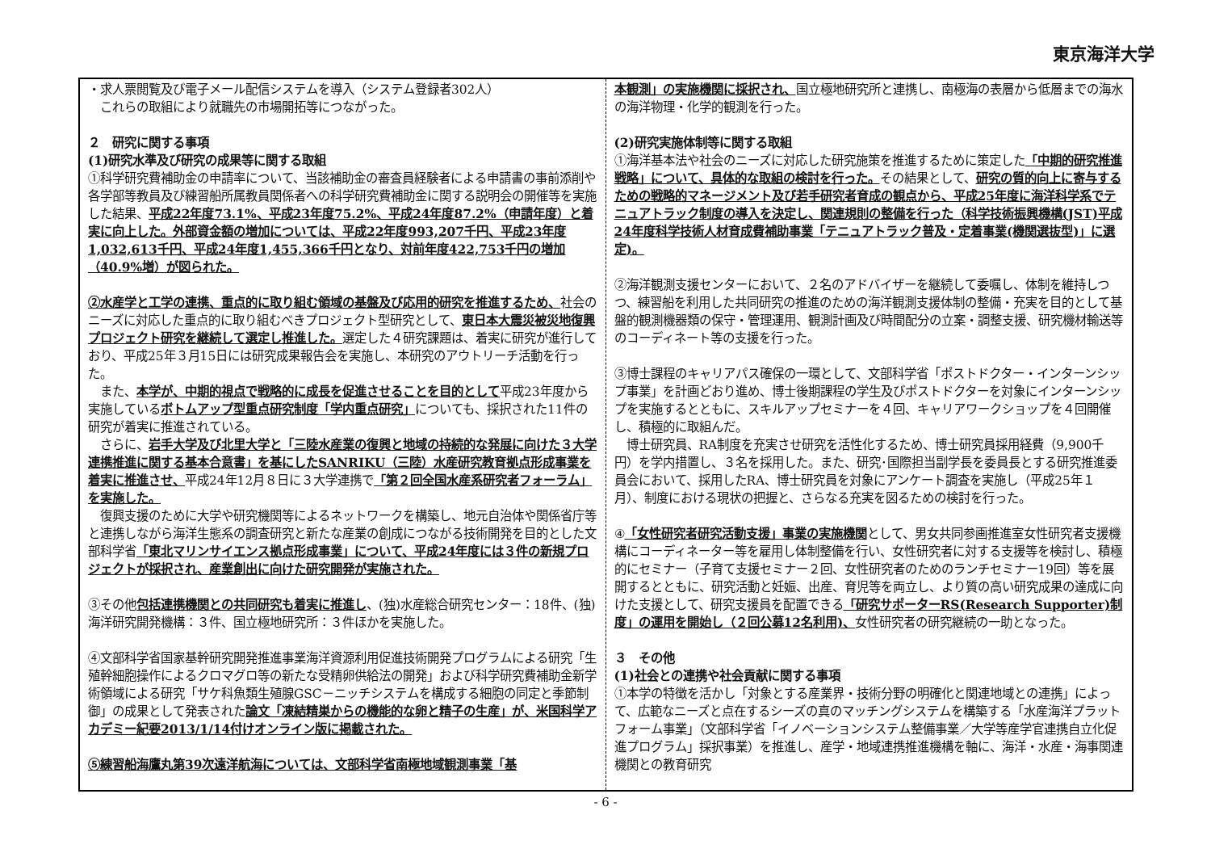東京海洋大学
・求人票閲覧及び電子メール配信システムを導入（システム登録者302人）
　これらの取組により就職先の市場開拓等につながった。
２　研究に関する事項
(1)研究水準及び研究の成果等に関する取組
①科学研究費補助金の申請率について、当該補助金の審査員経験者による申請書の事前添削や各学部等教員及び練習船所属教員関係者への科学研究費補助金に関する説明会の開催等を実施した結果、平成22年度73.1%、平成23年度75.2%、平成24年度87.2%（申請年度）と着実に向上した。外部資金額の増加については、平成22年度993,207千円、平成23年度1,032,613千円、平成24年度1,455,366千円となり、対前年度422,753千円の増加（40.9%増）が図られた。
②水産学と工学の連携、重点的に取り組む領域の基盤及び応用的研究を推進するため、社会のニーズに対応した重点的に取り組むべきプロジェクト型研究として、東日本大震災被災地復興プロジェクト研究を継続して選定し推進した。選定した４研究課題は、着実に研究が進行しており、平成25年３月15日には研究成果報告会を実施し、本研究のアウトリーチ活動を行った。
　また、本学が、中期的視点で戦略的に成長を促進させることを目的として平成23年度から実施しているボトムアップ型重点研究制度「学内重点研究」についても、採択された11件の研究が着実に推進されている。
　さらに、岩手大学及び北里大学と「三陸水産業の復興と地域の持続的な発展に向けた３大学連携推進に関する基本合意書」を基にしたSANRIKU（三陸）水産研究教育拠点形成事業を着実に推進させ、平成24年12月８日に３大学連携で「第２回全国水産系研究者フォーラム」を実施した。
　復興支援のために大学や研究機関等によるネットワークを構築し、地元自治体や関係省庁等と連携しながら海洋生態系の調査研究と新たな産業の創成につながる技術開発を目的とした文部科学省「東北マリンサイエンス拠点形成事業」について、平成24年度には３件の新規プロジェクトが採択され、産業創出に向けた研究開発が実施された。
③その他包括連携機関との共同研究も着実に推進し、(独)水産総合研究センター：18件、(独)海洋研究開発機構：３件、国立極地研究所：３件ほかを実施した。
④文部科学省国家基幹研究開発推進事業海洋資源利用促進技術開発プログラムによる研究「生殖幹細胞操作によるクロマグロ等の新たな受精卵供給法の開発」および科学研究費補助金新学術領域による研究「サケ科魚類生殖腺GSC－ニッチシステムを構成する細胞の同定と季節制御」の成果として発表された論文「凍結精巣からの機能的な卵と精子の生産」が、米国科学アカデミー紀要2013/1/14付けオンライン版に掲載された。
⑤練習船海鷹丸第39次遠洋航海については、文部科学省南極地域観測事業「基
本観測」の実施機関に採択され、国立極地研究所と連携し、南極海の表層から低層までの海水の海洋物理・化学的観測を行った。
(2)研究実施体制等に関する取組
①海洋基本法や社会のニーズに対応した研究施策を推進するために策定した「中期的研究推進戦略」について、具体的な取組の検討を行った。その結果として、研究の質的向上に寄与するための戦略的マネージメント及び若手研究者育成の観点から、平成25年度に海洋科学系でテニュアトラック制度の導入を決定し、関連規則の整備を行った（科学技術振興機構(JST)平成24年度科学技術人材育成費補助事業「テニュアトラック普及・定着事業(機関選抜型)」に選定)。
②海洋観測支援センターにおいて、２名のアドバイザーを継続して委嘱し、体制を維持しつつ、練習船を利用した共同研究の推進のための海洋観測支援体制の整備・充実を目的として基盤的観測機器類の保守・管理運用、観測計画及び時間配分の立案・調整支援、研究機材輸送等のコーディネート等の支援を行った。
③博士課程のキャリアパス確保の一環として、文部科学省「ポストドクター・インターンシップ事業」を計画どおり進め、博士後期課程の学生及びポストドクターを対象にインターンシップを実施するとともに、スキルアップセミナーを４回、キャリアワークショップを４回開催し、積極的に取組んだ。
　博士研究員、RA制度を充実させ研究を活性化するため、博士研究員採用経費（9,900千円）を学内措置し、３名を採用した。また、研究･国際担当副学長を委員長とする研究推進委員会において、採用したRA、博士研究員を対象にアンケート調査を実施し（平成25年１月）、制度における現状の把握と、さらなる充実を図るための検討を行った。
④「女性研究者研究活動支援」事業の実施機関として、男女共同参画推進室女性研究者支援機構にコーディネーター等を雇用し体制整備を行い、女性研究者に対する支援等を検討し、積極的にセミナー（子育て支援セミナー２回、女性研究者のためのランチセミナー19回）等を展開するとともに、研究活動と妊娠、出産、育児等を両立し、より質の高い研究成果の達成に向けた支援として、研究支援員を配置できる「研究サポーターRS(Research Supporter)制度」の運用を開始し（２回公募12名利用)、女性研究者の研究継続の一助となった。
３　その他
(1)社会との連携や社会貢献に関する事項
①本学の特徴を活かし「対象とする産業界・技術分野の明確化と関連地域との連携」によって、広範なニーズと点在するシーズの真のマッチングシステムを構築する「水産海洋プラットフォーム事業」（文部科学省「イノベーションシステム整備事業／大学等産学官連携自立化促進プログラム」採択事業）を推進し、産学・地域連携推進機構を軸に、海洋・水産・海事関連機関との教育研究
- 6 -